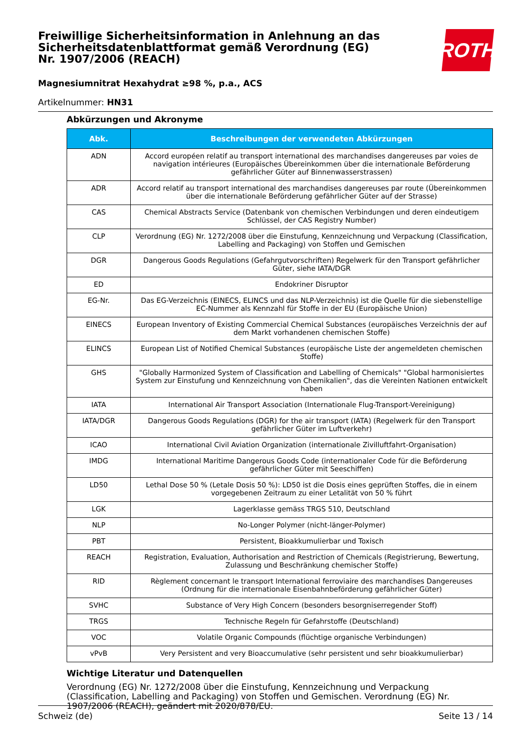Freiwillige Sicherheitsinformation in Anlehnung an das Sicherheitsdatenblattformat gemäß Verordnung (EG) Nr. 1907/2006 (REACH)
ROTH
Magnesiumnitrat Hexahydrat ≥98 %, p.a., ACS
Artikelnummer: HN31
Abkürzungen und Akronyme
| Abk. | Beschreibungen der verwendeten Abkürzungen |
| --- | --- |
| ADN | Accord européen relatif au transport international des marchandises dangereuses par voies de navigation intérieures (Europäisches Übereinkommen über die internationale Beförderung gefährlicher Güter auf Binnenwasserstrassen) |
| ADR | Accord relatif au transport international des marchandises dangereuses par route (Übereinkommen über die internationale Beförderung gefährlicher Güter auf der Strasse) |
| CAS | Chemical Abstracts Service (Datenbank von chemischen Verbindungen und deren eindeutigem Schlüssel, der CAS Registry Number) |
| CLP | Verordnung (EG) Nr. 1272/2008 über die Einstufung, Kennzeichnung und Verpackung (Classification, Labelling and Packaging) von Stoffen und Gemischen |
| DGR | Dangerous Goods Regulations (Gefahrgutvorschriften) Regelwerk für den Transport gefährlicher Güter, siehe IATA/DGR |
| ED | Endokriner Disruptor |
| EG-Nr. | Das EG-Verzeichnis (EINECS, ELINCS und das NLP-Verzeichnis) ist die Quelle für die siebenstellige EC-Nummer als Kennzahl für Stoffe in der EU (Europäische Union) |
| EINECS | European Inventory of Existing Commercial Chemical Substances (europäisches Verzeichnis der auf dem Markt vorhandenen chemischen Stoffe) |
| ELINCS | European List of Notified Chemical Substances (europäische Liste der angemeldeten chemischen Stoffe) |
| GHS | "Globally Harmonized System of Classification and Labelling of Chemicals" "Global harmonisiertes System zur Einstufung und Kennzeichnung von Chemikalien", das die Vereinten Nationen entwickelt haben |
| IATA | International Air Transport Association (Internationale Flug-Transport-Vereinigung) |
| IATA/DGR | Dangerous Goods Regulations (DGR) for the air transport (IATA) (Regelwerk für den Transport gefährlicher Güter im Luftverkehr) |
| ICAO | International Civil Aviation Organization (internationale Zivilluftfahrt-Organisation) |
| IMDG | International Maritime Dangerous Goods Code (internationaler Code für die Beförderung gefährlicher Güter mit Seeschiffen) |
| LD50 | Lethal Dose 50 % (Letale Dosis 50 %): LD50 ist die Dosis eines geprüften Stoffes, die in einem vorgegebenen Zeitraum zu einer Letalität von 50 % führt |
| LGK | Lagerklasse gemäss TRGS 510, Deutschland |
| NLP | No-Longer Polymer (nicht-länger-Polymer) |
| PBT | Persistent, Bioakkumulierbar und Toxisch |
| REACH | Registration, Evaluation, Authorisation and Restriction of Chemicals (Registrierung, Bewertung, Zulassung und Beschränkung chemischer Stoffe) |
| RID | Règlement concernant le transport International ferroviaire des marchandises Dangereuses (Ordnung für die internationale Eisenbahnbeförderung gefährlicher Güter) |
| SVHC | Substance of Very High Concern (besonders besorgniserregender Stoff) |
| TRGS | Technische Regeln für Gefahrstoffe (Deutschland) |
| VOC | Volatile Organic Compounds (flüchtige organische Verbindungen) |
| vPvB | Very Persistent and very Bioaccumulative (sehr persistent und sehr bioakkumulierbar) |
Wichtige Literatur und Datenquellen
Verordnung (EG) Nr. 1272/2008 über die Einstufung, Kennzeichnung und Verpackung (Classification, Labelling and Packaging) von Stoffen und Gemischen. Verordnung (EG) Nr. 1907/2006 (REACH), geändert mit 2020/878/EU.
Schweiz (de) Seite 13 / 14